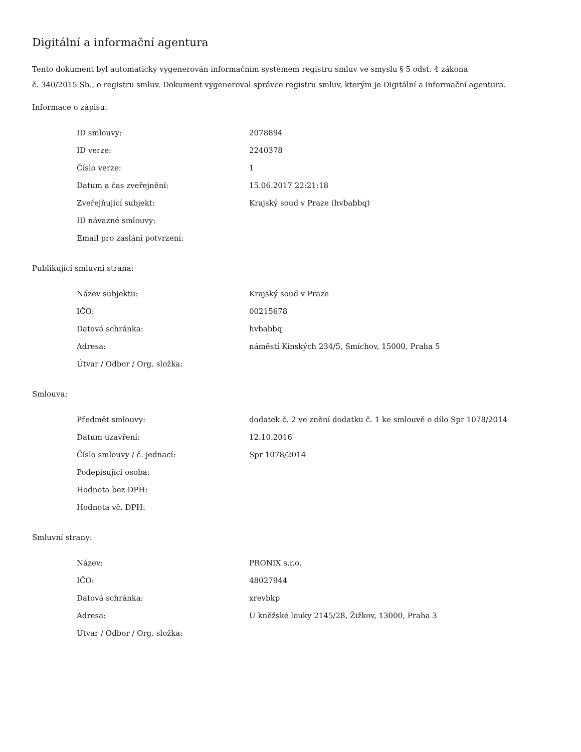Digitální a informační agentura
Tento dokument byl automaticky vygenerován informačním systémem registru smluv ve smyslu § 5 odst. 4 zákona
č. 340/2015 Sb., o registru smluv. Dokument vygeneroval správce registru smluv, kterým je Digitální a informační agentura.
Informace o zápisu:
| ID smlouvy: | 2078894 |
| ID verze: | 2240378 |
| Číslo verze: | 1 |
| Datum a čas zveřejnění: | 15.06.2017 22:21:18 |
| Zveřejňující subjekt: | Krajský soud v Praze (hvbabbq) |
| ID návazné smlouvy: | |
| Email pro zaslání potvrzení: | |
Publikující smluvní strana:
| Název subjektu: | Krajský soud v Praze |
| IČO: | 00215678 |
| Datová schránka: | hvbabbq |
| Adresa: | náměstí Kinských 234/5, Smíchov, 15000, Praha 5 |
| Útvar / Odbor / Org. složka: | |
Smlouva:
| Předmět smlouvy: | dodatek č. 2 ve znění dodatku č. 1 ke smlouvě o dílo Spr 1078/2014 |
| Datum uzavření: | 12.10.2016 |
| Číslo smlouvy / č. jednací: | Spr 1078/2014 |
| Podepisující osoba: | |
| Hodnota bez DPH: | |
| Hodnota vč. DPH: | |
Smluvní strany:
| Název: | PRONIX s.r.o. |
| IČO: | 48027944 |
| Datová schránka: | xrevbkp |
| Adresa: | U kněžské louky 2145/28, Žižkov, 13000, Praha 3 |
| Útvar / Odbor / Org. složka: | |